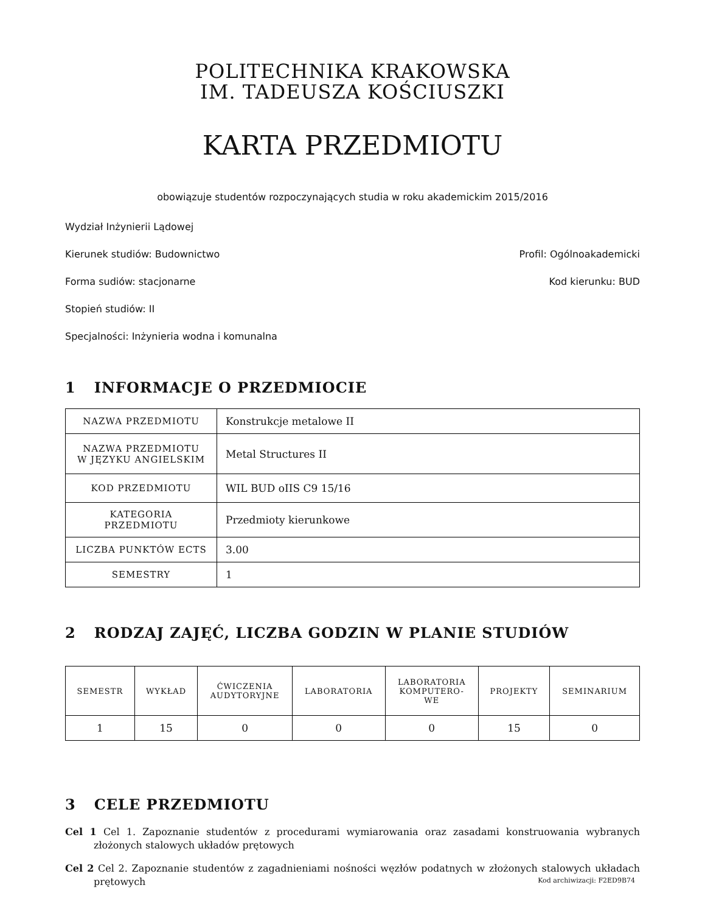POLITECHNIKA KRAKOWSKA
IM. TADEUSZA KOŚCIUSZKI
KARTA PRZEDMIOTU
obowiązuje studentów rozpoczynających studia w roku akademickim 2015/2016
Wydział Inżynierii Lądowej
Kierunek studiów: Budownictwo Profil: Ogólnoakademicki
Forma sudiów: stacjonarne Kod kierunku: BUD
Stopień studiów: II
Specjalności: Inżynieria wodna i komunalna
1 INFORMACJE O PRZEDMIOCIE
| NAZWA PRZEDMIOTU | Konstrukcje metalowe II |
| NAZWA PRZEDMIOTU W JĘZYKU ANGIELSKIM | Metal Structures II |
| KOD PRZEDMIOTU | WIL BUD oIIS C9 15/16 |
| KATEGORIA PRZEDMIOTU | Przedmioty kierunkowe |
| LICZBA PUNKTÓW ECTS | 3.00 |
| SEMESTRY | 1 |
2 RODZAJ ZAJĘĆ, LICZBA GODZIN W PLANIE STUDIÓW
| SEMESTR | WYKŁAD | ĆWICZENIA AUDYTORYJNE | LABORATORIA | LABORATORIA KOMPUTERO- WE | PROJEKTY | SEMINARIUM |
| --- | --- | --- | --- | --- | --- | --- |
| 1 | 15 | 0 | 0 | 0 | 15 | 0 |
3 CELE PRZEDMIOTU
Cel 1 Cel 1. Zapoznanie studentów z procedurami wymiarowania oraz zasadami konstruowania wybranych złożonych stalowych układów prętowych
Cel 2 Cel 2. Zapoznanie studentów z zagadnieniami nośności węzłów podatnych w złożonych stalowych układach prętowych
Kod archiwizacji: F2ED9B74